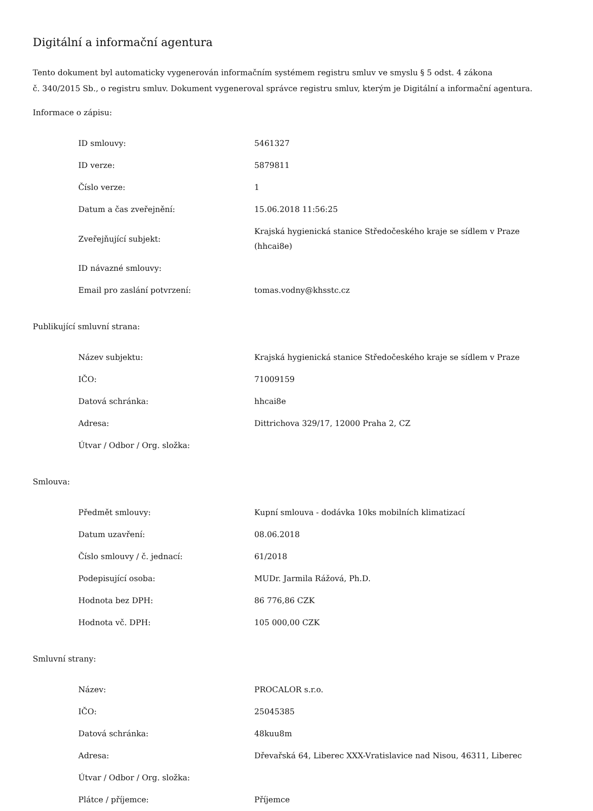Digitální a informační agentura
Tento dokument byl automaticky vygenerován informačním systémem registru smluv ve smyslu § 5 odst. 4 zákona
č. 340/2015 Sb., o registru smluv. Dokument vygeneroval správce registru smluv, kterým je Digitální a informační agentura.
Informace o zápisu:
| ID smlouvy: | 5461327 |
| ID verze: | 5879811 |
| Číslo verze: | 1 |
| Datum a čas zveřejnění: | 15.06.2018 11:56:25 |
| Zveřejňující subjekt: | Krajská hygienická stanice Středočeského kraje se sídlem v Praze (hhcai8e) |
| ID návazné smlouvy: | |
| Email pro zaslání potvrzení: | tomas.vodny@khsstc.cz |
Publikující smluvní strana:
| Název subjektu: | Krajská hygienická stanice Středočeského kraje se sídlem v Praze |
| IČO: | 71009159 |
| Datová schránka: | hhcai8e |
| Adresa: | Dittrichova 329/17, 12000 Praha 2, CZ |
| Útvar / Odbor / Org. složka: | |
Smlouva:
| Předmět smlouvy: | Kupní smlouva - dodávka 10ks mobilních klimatizací |
| Datum uzavření: | 08.06.2018 |
| Číslo smlouvy / č. jednací: | 61/2018 |
| Podepisující osoba: | MUDr. Jarmila Rážová, Ph.D. |
| Hodnota bez DPH: | 86 776,86 CZK |
| Hodnota vč. DPH: | 105 000,00 CZK |
Smluvní strany:
| Název: | PROCALOR s.r.o. |
| IČO: | 25045385 |
| Datová schránka: | 48kuu8m |
| Adresa: | Dřevařská 64, Liberec XXX-Vratislavice nad Nisou, 46311, Liberec |
| Útvar / Odbor / Org. složka: | |
| Plátce / příjemce: | Příjemce |